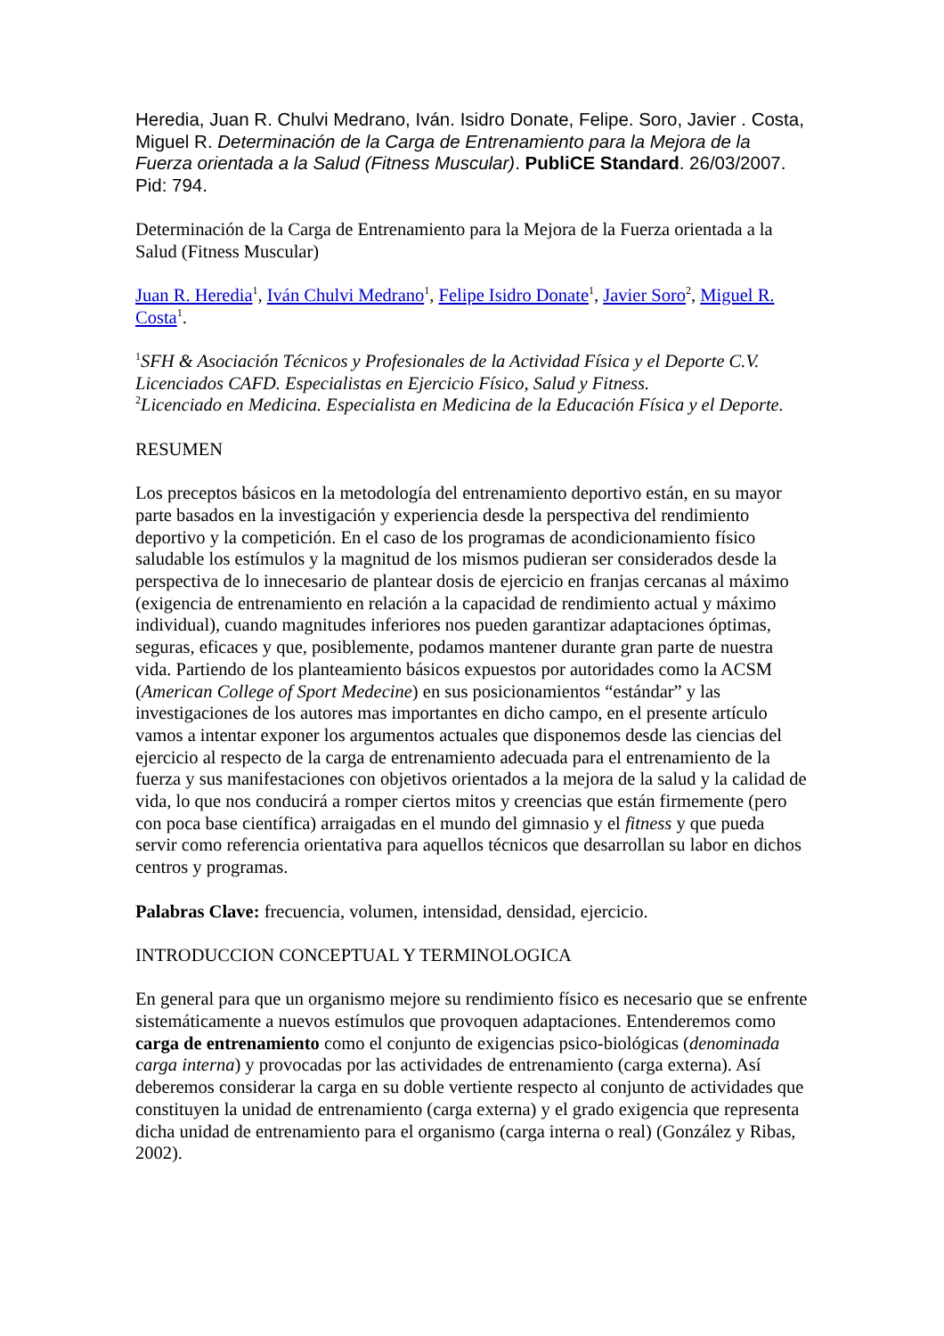Heredia, Juan R. Chulvi Medrano, Iván. Isidro Donate, Felipe. Soro, Javier . Costa, Miguel R. Determinación de la Carga de Entrenamiento para la Mejora de la Fuerza orientada a la Salud (Fitness Muscular). PubliCE Standard. 26/03/2007. Pid: 794.
Determinación de la Carga de Entrenamiento para la Mejora de la Fuerza orientada a la Salud (Fitness Muscular)
Juan R. Heredia<sup>1</sup>, Iván Chulvi Medrano<sup>1</sup>, Felipe Isidro Donate<sup>1</sup>, Javier Soro<sup>2</sup>, Miguel R. Costa<sup>1</sup>.
<sup>1</sup> SFH & Asociación Técnicos y Profesionales de la Actividad Física y el Deporte C.V. Licenciados CAFD. Especialistas en Ejercicio Físico, Salud y Fitness.
<sup>2</sup> Licenciado en Medicina. Especialista en Medicina de la Educación Física y el Deporte.
RESUMEN
Los preceptos básicos en la metodología del entrenamiento deportivo están, en su mayor parte basados en la investigación y experiencia desde la perspectiva del rendimiento deportivo y la competición. En el caso de los programas de acondicionamiento físico saludable los estímulos y la magnitud de los mismos pudieran ser considerados desde la perspectiva de lo innecesario de plantear dosis de ejercicio en franjas cercanas al máximo (exigencia de entrenamiento en relación a la capacidad de rendimiento actual y máximo individual), cuando magnitudes inferiores nos pueden garantizar adaptaciones óptimas, seguras, eficaces y que, posiblemente, podamos mantener durante gran parte de nuestra vida. Partiendo de los planteamiento básicos expuestos por autoridades como la ACSM (American College of Sport Medecine) en sus posicionamientos “estándar” y las investigaciones de los autores mas importantes en dicho campo, en el presente artículo vamos a intentar exponer los argumentos actuales que disponemos desde las ciencias del ejercicio al respecto de la carga de entrenamiento adecuada para el entrenamiento de la fuerza y sus manifestaciones con objetivos orientados a la mejora de la salud y la calidad de vida, lo que nos conducirá a romper ciertos mitos y creencias que están firmemente (pero con poca base científica) arraigadas en el mundo del gimnasio y el fitness y que pueda servir como referencia orientativa para aquellos técnicos que desarrollan su labor en dichos centros y programas.
Palabras Clave: frecuencia, volumen, intensidad, densidad, ejercicio.
INTRODUCCION CONCEPTUAL Y TERMINOLOGICA
En general para que un organismo mejore su rendimiento físico es necesario que se enfrente sistemáticamente a nuevos estímulos que provoquen adaptaciones. Entenderemos como carga de entrenamiento como el conjunto de exigencias psico-biológicas (denominada carga interna) y provocadas por las actividades de entrenamiento (carga externa). Así deberemos considerar la carga en su doble vertiente respecto al conjunto de actividades que constituyen la unidad de entrenamiento (carga externa) y el grado exigencia que representa dicha unidad de entrenamiento para el organismo (carga interna o real) (González y Ribas, 2002).